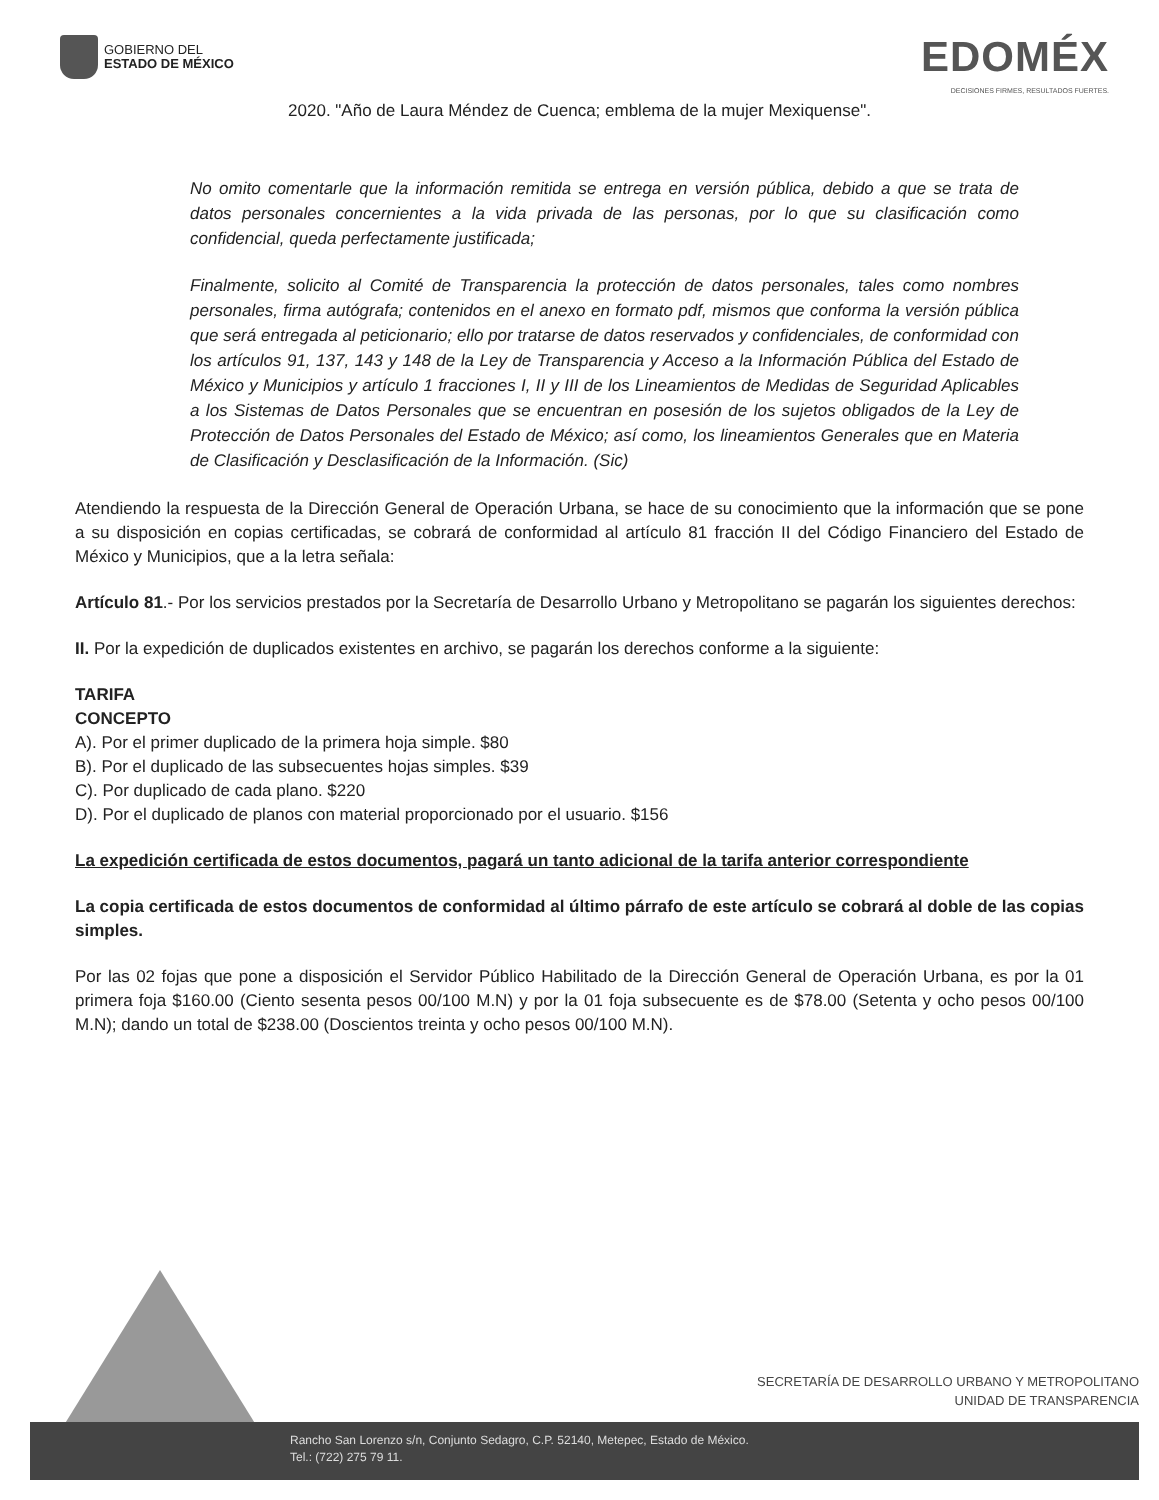GOBIERNO DEL
ESTADO DE MÉXICO
EDOMÉX
DECISIONES FIRMES, RESULTADOS FUERTES.
2020. "Año de Laura Méndez de Cuenca; emblema de la mujer Mexiquense".
No omito comentarle que la información remitida se entrega en versión pública, debido a que se trata de datos personales concernientes a la vida privada de las personas, por lo que su clasificación como confidencial, queda perfectamente justificada;
Finalmente, solicito al Comité de Transparencia la protección de datos personales, tales como nombres personales, firma autógrafa; contenidos en el anexo en formato pdf, mismos que conforma la versión pública que será entregada al peticionario; ello por tratarse de datos reservados y confidenciales, de conformidad con los artículos 91, 137, 143 y 148 de la Ley de Transparencia y Acceso a la Información Pública del Estado de México y Municipios y artículo 1 fracciones I, II y III de los Lineamientos de Medidas de Seguridad Aplicables a los Sistemas de Datos Personales que se encuentran en posesión de los sujetos obligados de la Ley de Protección de Datos Personales del Estado de México; así como, los lineamientos Generales que en Materia de Clasificación y Desclasificación de la Información. (Sic)
Atendiendo la respuesta de la Dirección General de Operación Urbana, se hace de su conocimiento que la información que se pone a su disposición en copias certificadas, se cobrará de conformidad al artículo 81 fracción II del Código Financiero del Estado de México y Municipios, que a la letra señala:
Artículo 81.- Por los servicios prestados por la Secretaría de Desarrollo Urbano y Metropolitano se pagarán los siguientes derechos:
II. Por la expedición de duplicados existentes en archivo, se pagarán los derechos conforme a la siguiente:
TARIFA
CONCEPTO
A). Por el primer duplicado de la primera hoja simple. $80
B). Por el duplicado de las subsecuentes hojas simples. $39
C). Por duplicado de cada plano. $220
D). Por el duplicado de planos con material proporcionado por el usuario. $156
La expedición certificada de estos documentos, pagará un tanto adicional de la tarifa anterior correspondiente
La copia certificada de estos documentos de conformidad al último párrafo de este artículo se cobrará al doble de las copias simples.
Por las 02 fojas que pone a disposición el Servidor Público Habilitado de la Dirección General de Operación Urbana, es por la 01 primera foja $160.00 (Ciento sesenta pesos 00/100 M.N) y por la 01 foja subsecuente es de $78.00 (Setenta y ocho pesos 00/100 M.N); dando un total de $238.00 (Doscientos treinta y ocho pesos 00/100 M.N).
SECRETARÍA DE DESARROLLO URBANO Y METROPOLITANO
UNIDAD DE TRANSPARENCIA
Rancho San Lorenzo s/n, Conjunto Sedagro, C.P. 52140, Metepec, Estado de México.
Tel.: (722) 275 79 11.